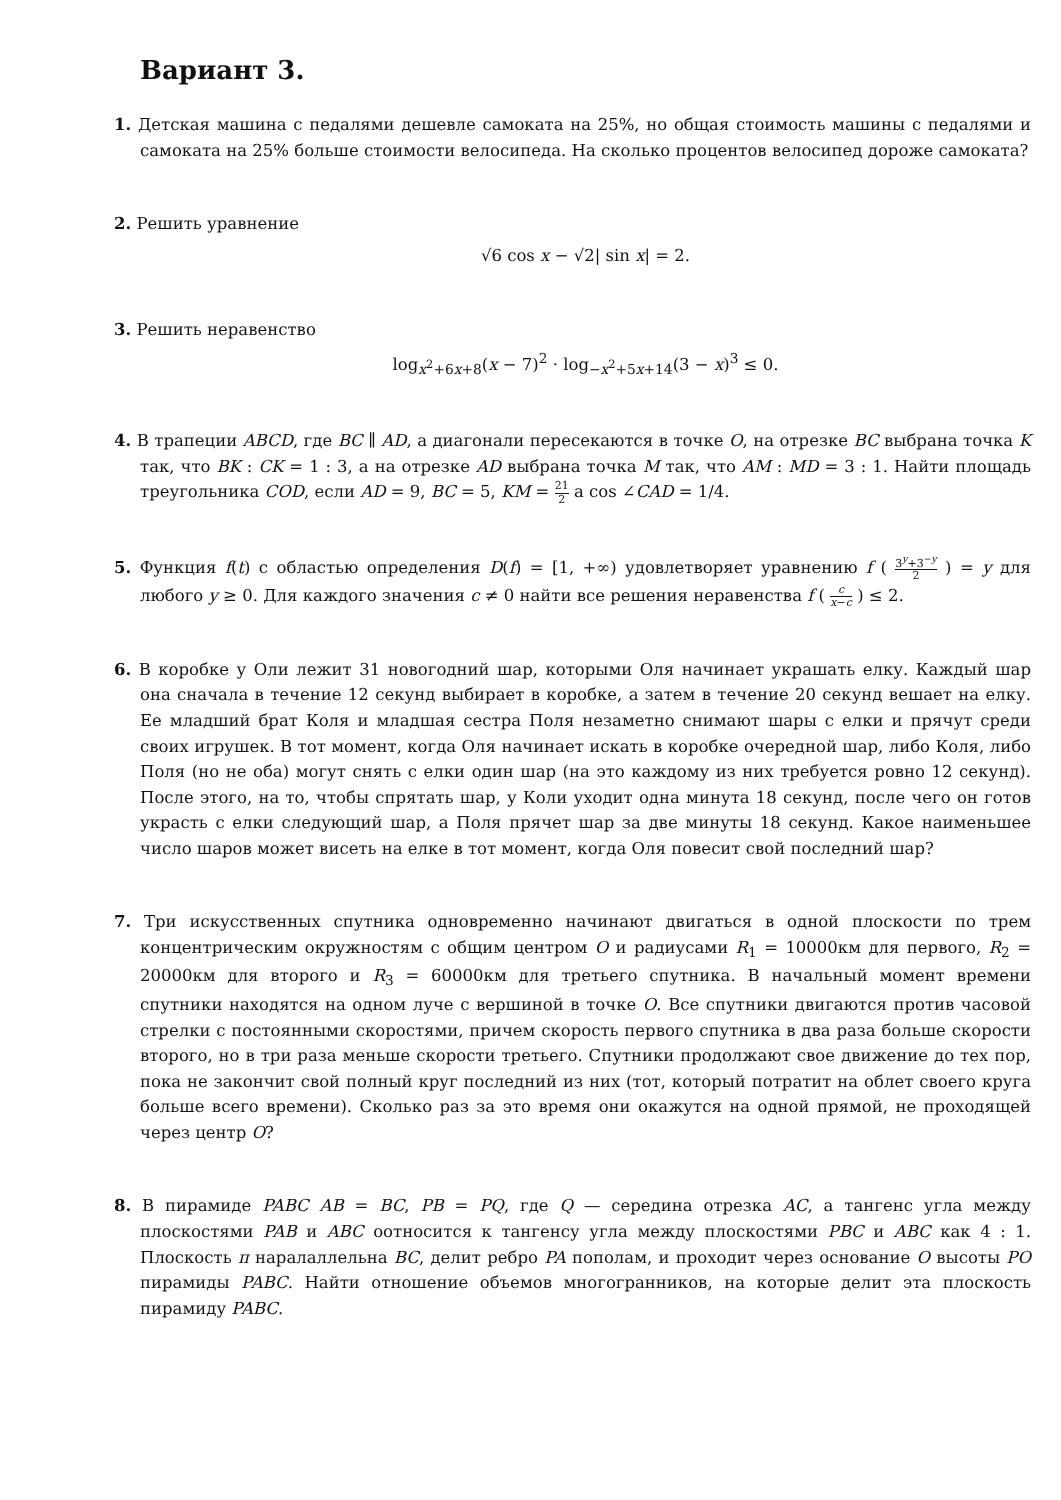Вариант 3.
1. Детская машина с педалями дешевле самоката на 25%, но общая стоимость машины с педалями и самоката на 25% больше стоимости велосипеда. На сколько процентов велосипед дороже самоката?
2. Решить уравнение
√6 cos x − √2| sin x| = 2.
3. Решить неравенство
log<sub>x<sup>2</sup>+6x+8</sub>(x − 7)<sup>2</sup> · log<sub>−x<sup>2</sup>+5x+14</sub>(3 − x)<sup>3</sup> ≤ 0.
4. В трапеции ABCD, где BC ∥ AD, а диагонали пересекаются в точке O, на отрезке BC выбрана точка K так, что BK : CK = 1 : 3, а на отрезке AD выбрана точка M так, что AM : MD = 3 : 1. Найти площадь треугольника COD, если AD = 9, BC = 5, KM = 21 2 а cos ∠CAD = 1/4.
5. Функция f(t) с областью определения D(f) = [1, +∞) удовлетворяет уравнению f ( 3<sup>y</sup>+3<sup>−y</sup> 2 ) = y для любого y ≥ 0. Для каждого значения c ≠ 0 найти все решения неравенства f ( c x−c ) ≤ 2.
6. В коробке у Оли лежит 31 новогодний шар, которыми Оля начинает украшать елку. Каждый шар она сначала в течение 12 секунд выбирает в коробке, а затем в течение 20 секунд вешает на елку. Ее младший брат Коля и младшая сестра Поля незаметно снимают шары с елки и прячут среди своих игрушек. В тот момент, когда Оля начинает искать в коробке очередной шар, либо Коля, либо Поля (но не оба) могут снять с елки один шар (на это каждому из них требуется ровно 12 секунд). После этого, на то, чтобы спрятать шар, у Коли уходит одна минута 18 секунд, после чего он готов украсть с елки следующий шар, а Поля прячет шар за две минуты 18 секунд. Какое наименьшее число шаров может висеть на елке в тот момент, когда Оля повесит свой последний шар?
7. Три искусственных спутника одновременно начинают двигаться в одной плоскости по трем концентрическим окружностям с общим центром O и радиусами R<sub>1</sub> = 10000км для первого, R<sub>2</sub> = 20000км для второго и R<sub>3</sub> = 60000км для третьего спутника. В начальный момент времени спутники находятся на одном луче с вершиной в точке O. Все спутники двигаются против часовой стрелки с постоянными скоростями, причем скорость первого спутника в два раза больше скорости второго, но в три раза меньше скорости третьего. Спутники продолжают свое движение до тех пор, пока не закончит свой полный круг последний из них (тот, который потратит на облет своего круга больше всего времени). Сколько раз за это время они окажутся на одной прямой, не проходящей через центр O?
8. В пирамиде PABC AB = BC, PB = PQ, где Q — середина отрезка AC, а тангенс угла между плоскостями PAB и ABC оотносится к тангенсу угла между плоскостями PBC и ABC как 4 : 1. Плоскость π наралаллельна BC, делит ребро PA пополам, и проходит через основание O высоты PO пирамиды PABC. Найти отношение объемов многогранников, на которые делит эта плоскость пирамиду PABC.